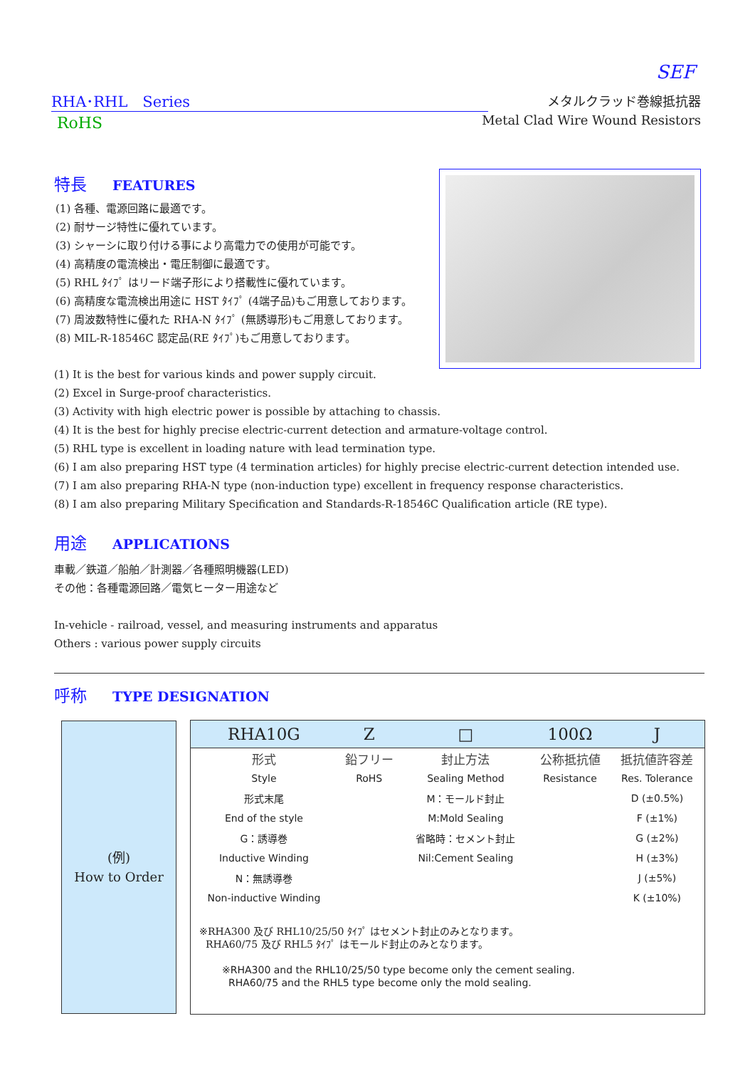SEF
RHA･RHL　Series
RoHS
メタルクラッド巻線抵抗器
Metal Clad Wire Wound Resistors
特長 FEATURES
(1) 各種、電源回路に最適です。
(2) 耐サージ特性に優れています。
(3) シャーシに取り付ける事により高電力での使用が可能です。
(4) 高精度の電流検出・電圧制御に最適です。
(5) RHL ﾀｲﾌﾟ はリード端子形により搭載性に優れています。
(6) 高精度な電流検出用途に HST ﾀｲﾌﾟ (4端子品)もご用意しております。
(7) 周波数特性に優れた RHA-N ﾀｲﾌﾟ (無誘導形)もご用意しております。
(8) MIL-R-18546C 認定品(RE ﾀｲﾌﾟ)もご用意しております。
(1) It is the best for various kinds and power supply circuit.
(2) Excel in Surge-proof characteristics.
(3) Activity with high electric power is possible by attaching to chassis.
(4) It is the best for highly precise electric-current detection and armature-voltage control.
(5) RHL type is excellent in loading nature with lead termination type.
(6) I am also preparing HST type (4 termination articles) for highly precise electric-current detection intended use.
(7) I am also preparing RHA-N type (non-induction type) excellent in frequency response characteristics.
(8) I am also preparing Military Specification and Standards-R-18546C Qualification article (RE type).
用途 APPLICATIONS
車載／鉄道／船舶／計測器／各種照明機器(LED)
その他：各種電源回路／電気ヒーター用途など
In-vehicle - railroad, vessel, and measuring instruments and apparatus
Others : various power supply circuits
呼称 TYPE DESIGNATION
(例)
How to Order
| RHA10G | Z | □ | 100Ω | J |
| --- | --- | --- | --- | --- |
| 形式 | 鉛フリー | 封止方法 | 公称抵抗値 | 抵抗値許容差 |
| Style | RoHS | Sealing Method | Resistance | Res. Tolerance |
| 形式末尾 | | M：モールド封止 | | D (±0.5%) |
| End of the style | | M:Mold Sealing | | F (±1%) |
| G：誘導巻 | | 省略時：セメント封止 | | G (±2%) |
| Inductive Winding | | Nil:Cement Sealing | | H (±3%) |
| N：無誘導巻 | | | | J (±5%) |
| Non-inductive Winding | | | | K (±10%) |
※RHA300 及び RHL10/25/50 ﾀｲﾌﾟ はセメント封止のみとなります。
RHA60/75 及び RHL5 ﾀｲﾌﾟ はモールド封止のみとなります。
※RHA300 and the RHL10/25/50 type become only the cement sealing.
RHA60/75 and the RHL5 type become only the mold sealing.